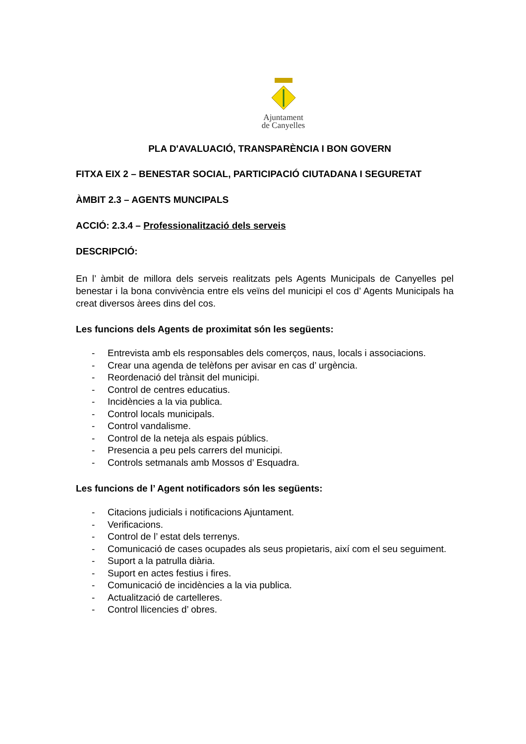Ajuntament
de Canyelles
PLA D'AVALUACIÓ, TRANSPARÈNCIA I BON GOVERN
FITXA EIX 2 – BENESTAR SOCIAL, PARTICIPACIÓ CIUTADANA I SEGURETAT
ÀMBIT 2.3 – AGENTS MUNCIPALS
ACCIÓ: 2.3.4 – Professionalització dels serveis
DESCRIPCIÓ:
En l’ àmbit de millora dels serveis realitzats pels Agents Municipals de Canyelles pel benestar i la bona convivència entre els veïns del municipi el cos d’ Agents Municipals ha creat diversos àrees dins del cos.
Les funcions dels Agents de proximitat són les següents:
- Entrevista amb els responsables dels comerços, naus, locals i associacions.
- Crear una agenda de telèfons per avisar en cas d’ urgència.
- Reordenació del trànsit del municipi.
- Control de centres educatius.
- Incidències a la via publica.
- Control locals municipals.
- Control vandalisme.
- Control de la neteja als espais públics.
- Presencia a peu pels carrers del municipi.
- Controls setmanals amb Mossos d’ Esquadra.
Les funcions de l’ Agent notificadors són les següents:
- Citacions judicials i notificacions Ajuntament.
- Verificacions.
- Control de l’ estat dels terrenys.
- Comunicació de cases ocupades als seus propietaris, així com el seu seguiment.
- Suport a la patrulla diària.
- Suport en actes festius i fires.
- Comunicació de incidències a la via publica.
- Actualització de cartelleres.
- Control llicencies d’ obres.